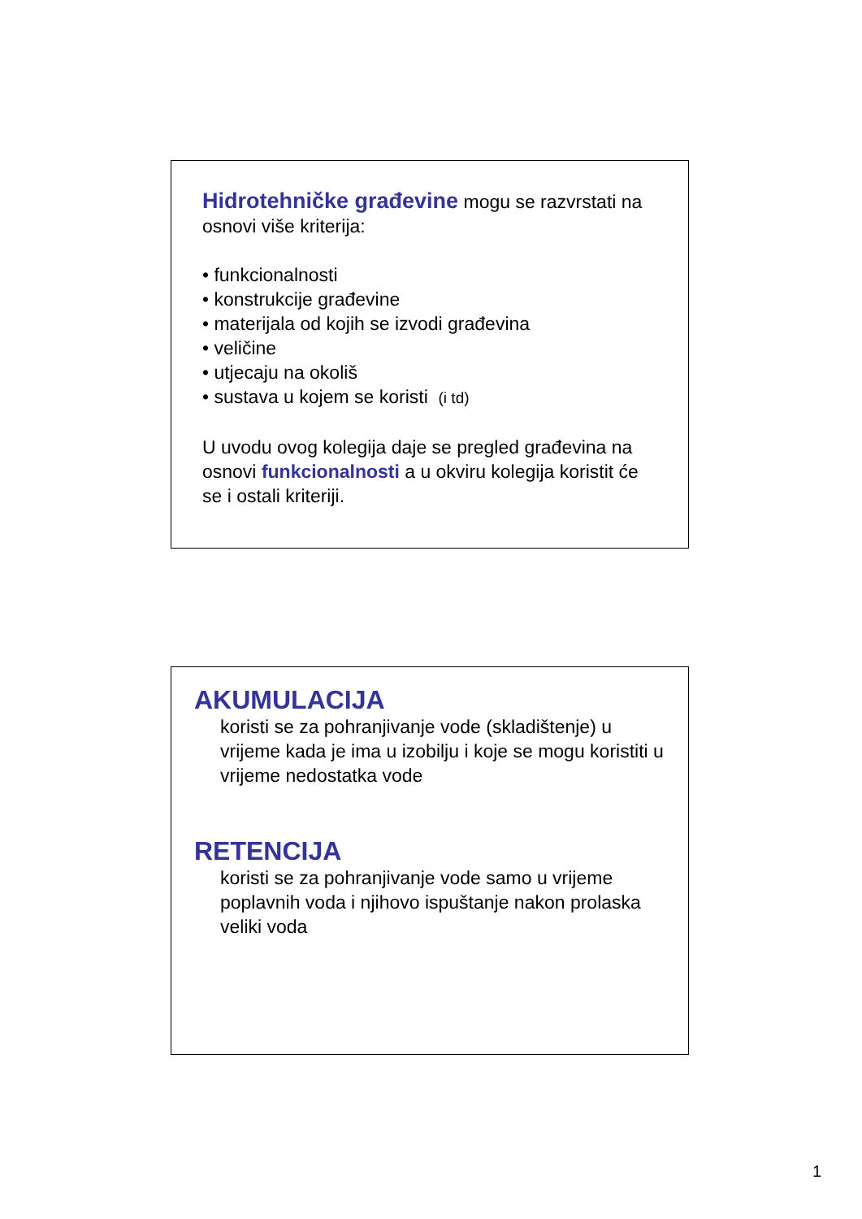Hidrotehničke građevine mogu se razvrstati na osnovi više kriterija:
• funkcionalnosti
• konstrukcije građevine
• materijala od kojih se izvodi građevina
• veličine
• utjecaju na okoliš
• sustava u kojem se koristi (i td)
U uvodu ovog kolegija daje se pregled građevina na osnovi funkcionalnosti a u okviru kolegija koristit će se i ostali kriteriji.
AKUMULACIJA
koristi se za pohranjivanje vode (skladištenje) u vrijeme kada je ima u izobilju i koje se mogu koristiti u vrijeme nedostatka vode
RETENCIJA
koristi se za pohranjivanje vode samo u vrijeme poplavnih voda i njihovo ispuštanje nakon prolaska veliki voda
1